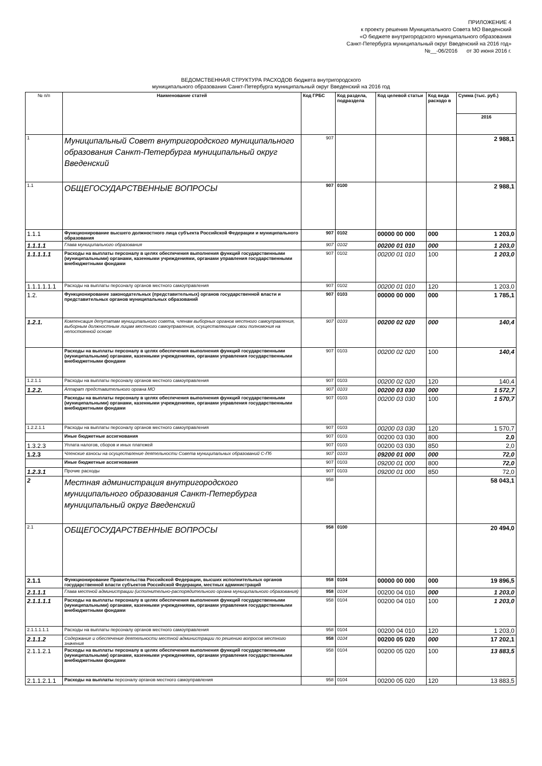ПРИЛОЖЕНИЕ 4
к проекту решения Муниципального Совета МО Введенский
«О бюджете внутригородского муниципального образования
Санкт-Петербурга муниципальный округ Введенский на 2016 год»
№__-06/2016 от 30 июня 2016 г.
ВЕДОМСТВЕННАЯ СТРУКТУРА РАСХОДОВ бюджета внутригородского
муниципального образования Санкт-Петербурга муниципальный округ Введенский на 2016 год
| № п/п | Наименование статей | Код ГРБС | Код раздела, подраздела | Код целевой статьи | Код вида расходо в | Сумма (тыс. руб.) |
| --- | --- | --- | --- | --- | --- | --- |
| | | | | | | 2016 |
| 1 | Муниципальный Совет внутригородского муниципального образования Санкт-Петербурга муниципальный округ Введенский | 907 | | | | 2 988,1 |
| 1.1 | ОБЩЕГОСУДАРСТВЕННЫЕ ВОПРОСЫ | 907 | 0100 | | | 2 988,1 |
| 1.1.1 | Функционирование высшего должностного лица субъекта Российской Федерации и муниципального образования | 907 | 0102 | 00000 00 000 | 000 | 1 203,0 |
| 1.1.1.1 | Глава муниципального образования | 907 | 0102 | 00200 01 010 | 000 | 1 203,0 |
| 1.1.1.1.1 | Расходы на выплаты персоналу в целях обеспечения выполнения функций государственными (муниципальными) органами, казенными учреждениями, органами управления государственными внебюджетными фондами | 907 | 0102 | 00200 01 010 | 100 | 1 203,0 |
| 1.1.1.1.1.1 | Расходы на выплаты персоналу органов местного самоуправления | 907 | 0102 | 00200 01 010 | 120 | 1 203,0 |
| 1.2. | Функционирование законодательных (представительных) органов государственной власти и представительных органов муниципальных образований | 907 | 0103 | 00000 00 000 | 000 | 1 785,1 |
| 1.2.1. | Компенсация депутатам муниципального совета, членам выборных органов местного самоуправления, выборным должностным лицам местного самоуправления, осуществляющим свои полномочия на непостоянной основе | 907 | 0103 | 00200 02 020 | 000 | 140,4 |
| | Расходы на выплаты персоналу в целях обеспечения выполнения функций государственными (муниципальными) органами, казенными учреждениями, органами управления государственными внебюджетными фондами | 907 | 0103 | 00200 02 020 | 100 | 140,4 |
| 1.2.1.1 | Расходы на выплаты персоналу органов местного самоуправления | 907 | 0103 | 00200 02 020 | 120 | 140,4 |
| 1.2.2. | Аппарат представительного органа МО | 907 | 0103 | 00200 03 030 | 000 | 1 572,7 |
| | Расходы на выплаты персоналу в целях обеспечения выполнения функций государственными (муниципальными) органами, казенными учреждениями, органами управления государственными внебюджетными фондами | 907 | 0103 | 00200 03 030 | 100 | 1 570,7 |
| 1.2.2.1.1 | Расходы на выплаты персоналу органов местного самоуправления | 907 | 0103 | 00200 03 030 | 120 | 1 570,7 |
| | Иные бюджетные ассигнования | 907 | 0103 | 00200 03 030 | 800 | 2,0 |
| 1.3.2.3 | Уплата налогов, сборов и иных платежей | 907 | 0103 | 00200 03 030 | 850 | 2,0 |
| 1.2.3 | Членские взносы на осуществление деятельности Совета муниципальных образований С-Пб | 907 | 0103 | 09200 01 000 | 000 | 72,0 |
| | Иные бюджетные ассигнования | 907 | 0103 | 09200 01 000 | 800 | 72,0 |
| 1.2.3.1 | Прочие расходы | 907 | 0103 | 09200 01 000 | 850 | 72,0 |
| 2 | Местная администрация внутригородского муниципального образования Санкт-Петербурга муниципальный округ Введенский | 958 | | | | 58 043,1 |
| 2.1 | ОБЩЕГОСУДАРСТВЕННЫЕ ВОПРОСЫ | 958 | 0100 | | | 20 494,0 |
| 2.1.1 | Функционирование Правительства Российской Федерации, высших исполнительных органов государственной власти субъектов Российской Федерации, местных администраций | 958 | 0104 | 00000 00 000 | 000 | 19 896,5 |
| 2.1.1.1 | Глава местной администрации (исполнительно-распорядительного органа муниципального образования) | 958 | 0104 | 00200 04 010 | 000 | 1 203,0 |
| 2.1.1.1.1 | Расходы на выплаты персоналу в целях обеспечения выполнения функций государственными (муниципальными) органами, казенными учреждениями, органами управления государственными внебюджетными фондами | 958 | 0104 | 00200 04 010 | 100 | 1 203,0 |
| 2.1.1.1.1.1 | Расходы на выплаты персоналу органов местного самоуправления | 958 | 0104 | 00200 04 010 | 120 | 1 203,0 |
| 2.1.1.2 | Содержание и обеспечение деятельности местной администрации по решению вопросов местного значения | 958 | 0104 | 00200 05 020 | 000 | 17 202,1 |
| 2.1.1.2.1 | Расходы на выплаты персоналу в целях обеспечения выполнения функций государственными (муниципальными) органами, казенными учреждениями, органами управления государственными внебюджетными фондами | 958 | 0104 | 00200 05 020 | 100 | 13 883,5 |
| 2.1.1.2.1.1 | Расходы на выплаты персоналу органов местного самоуправления | 958 | 0104 | 00200 05 020 | 120 | 13 883,5 |